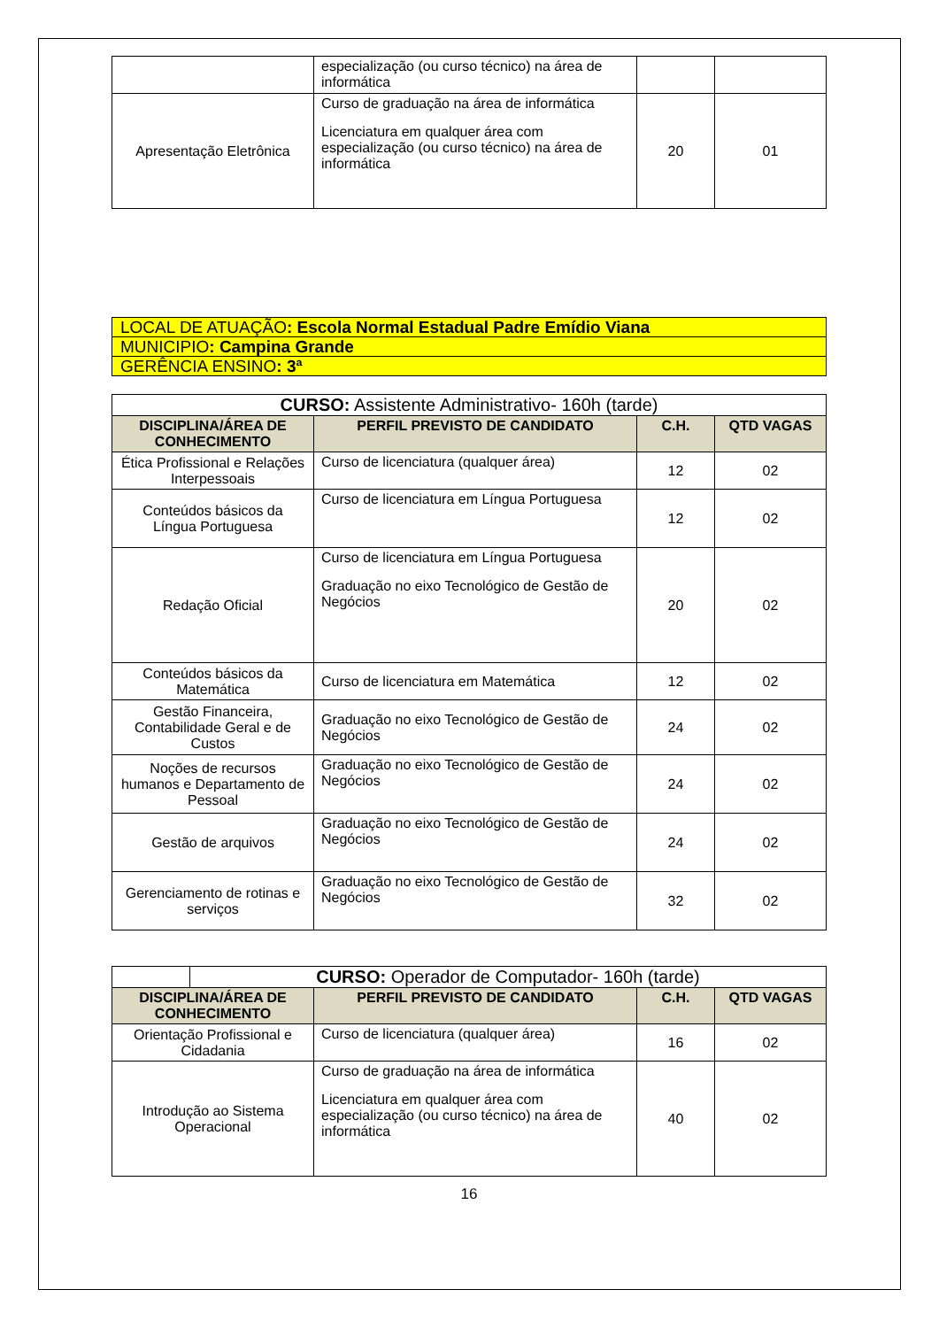| | especialização (ou curso técnico) na área de informática | | |
| Apresentação Eletrônica | Curso de graduação na área de informática Licenciatura em qualquer área com especialização (ou curso técnico) na área de informática | 20 | 01 |
| LOCAL DE ATUAÇÃO : Escola Normal Estadual Padre Emídio Viana |
| MUNICIPIO : Campina Grande |
| GERÊNCIA ENSINO : 3ª |
| CURSO: Assistente Administrativo- 160h (tarde) | | | |
| DISCIPLINA/ÁREA DE CONHECIMENTO | PERFIL PREVISTO DE CANDIDATO | C.H. | QTD VAGAS |
| Ética Profissional e Relações Interpessoais | Curso de licenciatura (qualquer área) | 12 | 02 |
| Conteúdos básicos da Língua Portuguesa | Curso de licenciatura em Língua Portuguesa | 12 | 02 |
| Redação Oficial | Curso de licenciatura em Língua Portuguesa Graduação no eixo Tecnológico de Gestão de Negócios | 20 | 02 |
| Conteúdos básicos da Matemática | Curso de licenciatura em Matemática | 12 | 02 |
| Gestão Financeira, Contabilidade Geral e de Custos | Graduação no eixo Tecnológico de Gestão de Negócios | 24 | 02 |
| Noções de recursos humanos e Departamento de Pessoal | Graduação no eixo Tecnológico de Gestão de Negócios | 24 | 02 |
| Gestão de arquivos | Graduação no eixo Tecnológico de Gestão de Negócios | 24 | 02 |
| Gerenciamento de rotinas e serviços | Graduação no eixo Tecnológico de Gestão de Negócios | 32 | 02 |
| | CURSO: Operador de Computador- 160h (tarde) | | | |
| DISCIPLINA/ÁREA DE CONHECIMENTO | | PERFIL PREVISTO DE CANDIDATO | C.H. | QTD VAGAS |
| Orientação Profissional e Cidadania | | Curso de licenciatura (qualquer área) | 16 | 02 |
| Introdução ao Sistema Operacional | | Curso de graduação na área de informática Licenciatura em qualquer área com especialização (ou curso técnico) na área de informática | 40 | 02 |
16